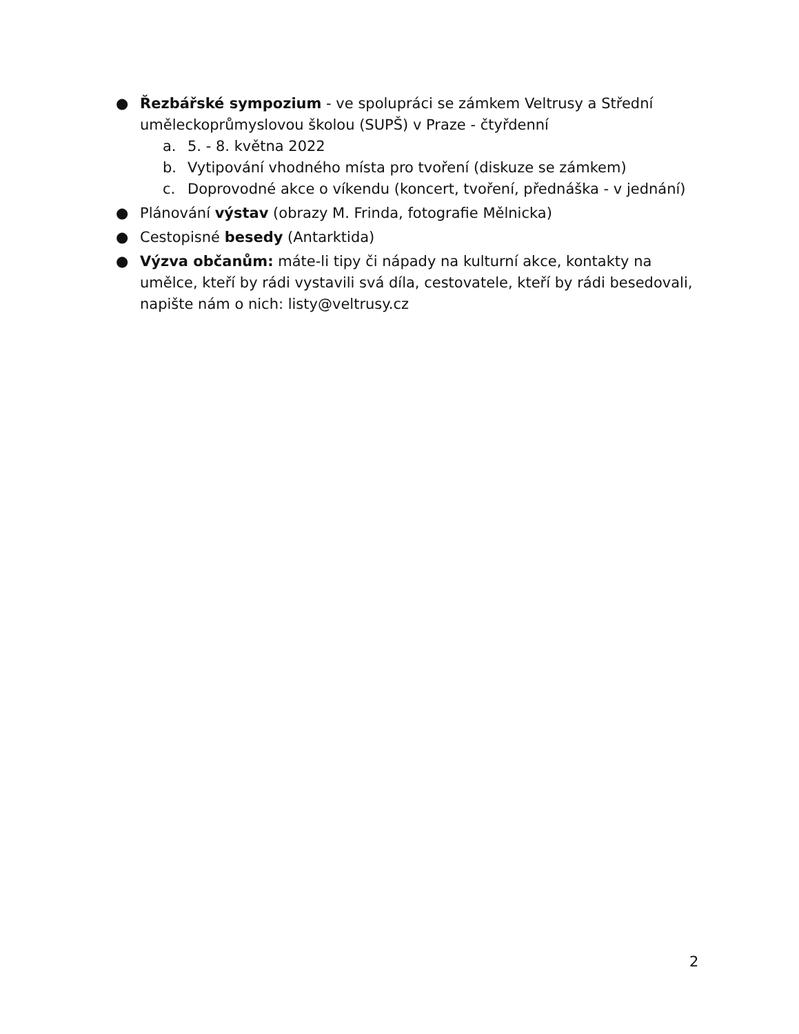● Řezbářské sympozium - ve spolupráci se zámkem Veltrusy a Střední uměleckoprůmyslovou školou (SUPŠ) v Praze - čtyřdenní
a. 5. - 8. května 2022
b. Vytipování vhodného místa pro tvoření (diskuze se zámkem)
c. Doprovodné akce o víkendu (koncert, tvoření, přednáška - v jednání)
● Plánování výstav (obrazy M. Frinda, fotografie Mělnicka)
● Cestopisné besedy (Antarktida)
● Výzva občanům: máte-li tipy či nápady na kulturní akce, kontakty na umělce, kteří by rádi vystavili svá díla, cestovatele, kteří by rádi besedovali, napište nám o nich: listy@veltrusy.cz
2